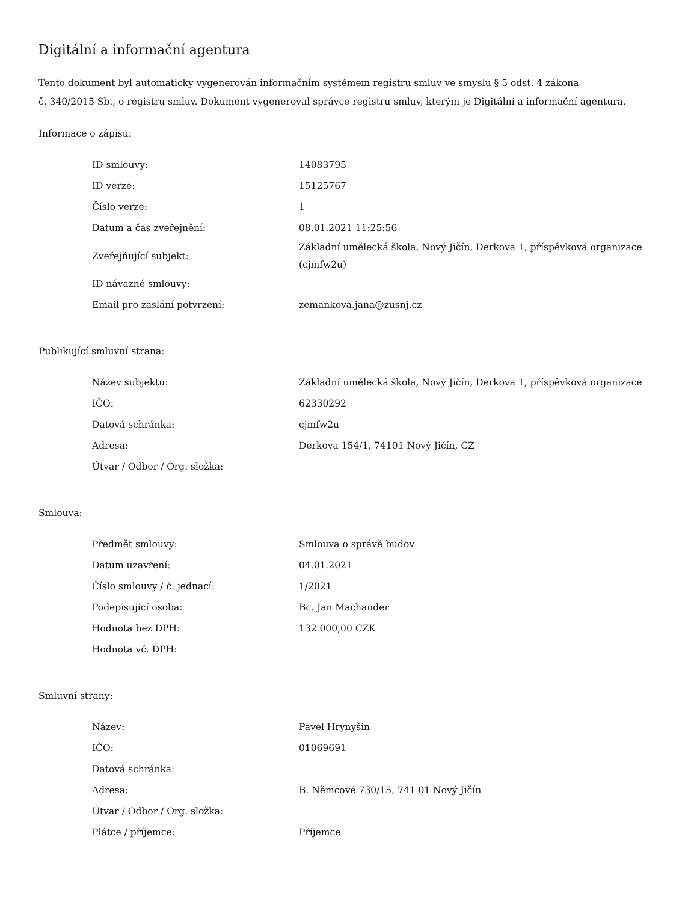Digitální a informační agentura
Tento dokument byl automaticky vygenerován informačním systémem registru smluv ve smyslu § 5 odst. 4 zákona
č. 340/2015 Sb., o registru smluv. Dokument vygeneroval správce registru smluv, kterým je Digitální a informační agentura.
Informace o zápisu:
| ID smlouvy: | 14083795 |
| ID verze: | 15125767 |
| Číslo verze: | 1 |
| Datum a čas zveřejnění: | 08.01.2021 11:25:56 |
| Zveřejňující subjekt: | Základní umělecká škola, Nový Jičín, Derkova 1, příspěvková organizace (cjmfw2u) |
| ID návazné smlouvy: | |
| Email pro zaslání potvrzení: | zemankova.jana@zusnj.cz |
Publikující smluvní strana:
| Název subjektu: | Základní umělecká škola, Nový Jičín, Derkova 1, příspěvková organizace |
| IČO: | 62330292 |
| Datová schránka: | cjmfw2u |
| Adresa: | Derkova 154/1, 74101 Nový Jičín, CZ |
| Útvar / Odbor / Org. složka: | |
Smlouva:
| Předmět smlouvy: | Smlouva o správě budov |
| Datum uzavření: | 04.01.2021 |
| Číslo smlouvy / č. jednací: | 1/2021 |
| Podepisující osoba: | Bc. Jan Machander |
| Hodnota bez DPH: | 132 000,00 CZK |
| Hodnota vč. DPH: | |
Smluvní strany:
| Název: | Pavel Hrynyšin |
| IČO: | 01069691 |
| Datová schránka: | |
| Adresa: | B. Němcové 730/15, 741 01 Nový Jičín |
| Útvar / Odbor / Org. složka: | |
| Plátce / příjemce: | Příjemce |